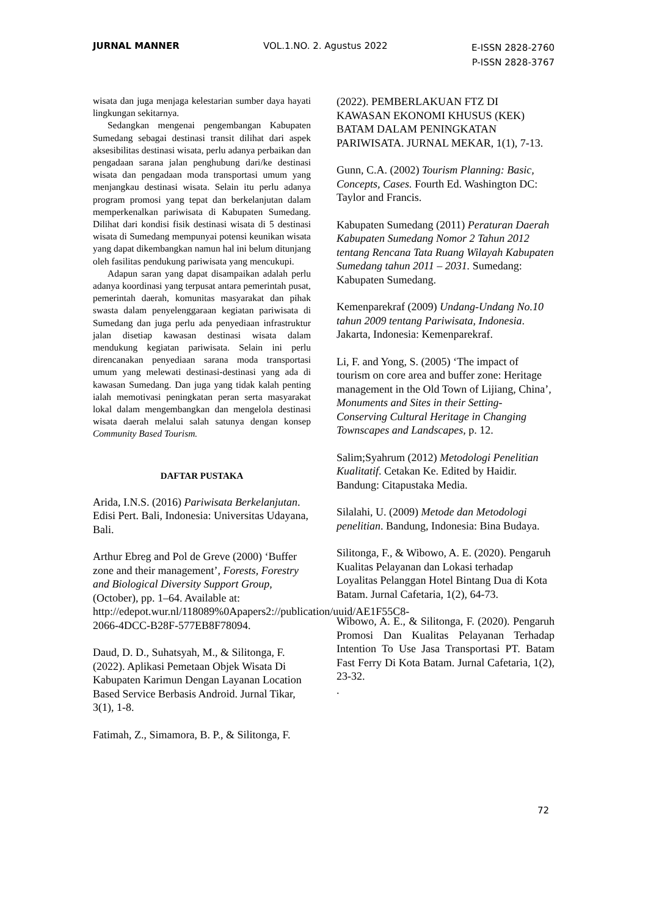JURNAL MANNER VOL.1.NO. 2. Agustus 2022
E-ISSN 2828-2760
P-ISSN 2828-3767
wisata dan juga menjaga kelestarian sumber daya hayati lingkungan sekitarnya.
Sedangkan mengenai pengembangan Kabupaten Sumedang sebagai destinasi transit dilihat dari aspek aksesibilitas destinasi wisata, perlu adanya perbaikan dan pengadaan sarana jalan penghubung dari/ke destinasi wisata dan pengadaan moda transportasi umum yang menjangkau destinasi wisata. Selain itu perlu adanya program promosi yang tepat dan berkelanjutan dalam memperkenalkan pariwisata di Kabupaten Sumedang. Dilihat dari kondisi fisik destinasi wisata di 5 destinasi wisata di Sumedang mempunyai potensi keunikan wisata yang dapat dikembangkan namun hal ini belum ditunjang oleh fasilitas pendukung pariwisata yang mencukupi.
Adapun saran yang dapat disampaikan adalah perlu adanya koordinasi yang terpusat antara pemerintah pusat, pemerintah daerah, komunitas masyarakat dan pihak swasta dalam penyelenggaraan kegiatan pariwisata di Sumedang dan juga perlu ada penyediaan infrastruktur jalan disetiap kawasan destinasi wisata dalam mendukung kegiatan pariwisata. Selain ini perlu direncanakan penyediaan sarana moda transportasi umum yang melewati destinasi-destinasi yang ada di kawasan Sumedang. Dan juga yang tidak kalah penting ialah memotivasi peningkatan peran serta masyarakat lokal dalam mengembangkan dan mengelola destinasi wisata daerah melalui salah satunya dengan konsep Community Based Tourism.
DAFTAR PUSTAKA
Arida, I.N.S. (2016) Pariwisata Berkelanjutan. Edisi Pert. Bali, Indonesia: Universitas Udayana, Bali.
Arthur Ebreg and Pol de Greve (2000) ‘Buffer zone and their management’, Forests, Forestry and Biological Diversity Support Group, (October), pp. 1–64. Available at: http://edepot.wur.nl/118089%0Apapers2://publication/uuid/AE1F55C8-2066-4DCC-B28F-577EB8F78094.
Daud, D. D., Suhatsyah, M., & Silitonga, F. (2022). Aplikasi Pemetaan Objek Wisata Di Kabupaten Karimun Dengan Layanan Location Based Service Berbasis Android. Jurnal Tikar, 3(1), 1-8.
Fatimah, Z., Simamora, B. P., & Silitonga, F.
(2022). PEMBERLAKUAN FTZ DI KAWASAN EKONOMI KHUSUS (KEK) BATAM DALAM PENINGKATAN PARIWISATA. JURNAL MEKAR, 1(1), 7-13.
Gunn, C.A. (2002) Tourism Planning: Basic, Concepts, Cases. Fourth Ed. Washington DC: Taylor and Francis.
Kabupaten Sumedang (2011) Peraturan Daerah Kabupaten Sumedang Nomor 2 Tahun 2012 tentang Rencana Tata Ruang Wilayah Kabupaten Sumedang tahun 2011 – 2031. Sumedang: Kabupaten Sumedang.
Kemenparekraf (2009) Undang-Undang No.10 tahun 2009 tentang Pariwisata, Indonesia. Jakarta, Indonesia: Kemenparekraf.
Li, F. and Yong, S. (2005) ‘The impact of tourism on core area and buffer zone: Heritage management in the Old Town of Lijiang, China’, Monuments and Sites in their Setting- Conserving Cultural Heritage in Changing Townscapes and Landscapes, p. 12.
Salim;Syahrum (2012) Metodologi Penelitian Kualitatif. Cetakan Ke. Edited by Haidir. Bandung: Citapustaka Media.
Silalahi, U. (2009) Metode dan Metodologi penelitian. Bandung, Indonesia: Bina Budaya.
Silitonga, F., & Wibowo, A. E. (2020). Pengaruh Kualitas Pelayanan dan Lokasi terhadap Loyalitas Pelanggan Hotel Bintang Dua di Kota Batam. Jurnal Cafetaria, 1(2), 64-73.
Wibowo, A. E., & Silitonga, F. (2020). Pengaruh Promosi Dan Kualitas Pelayanan Terhadap Intention To Use Jasa Transportasi PT. Batam Fast Ferry Di Kota Batam. Jurnal Cafetaria, 1(2), 23-32.
.
72